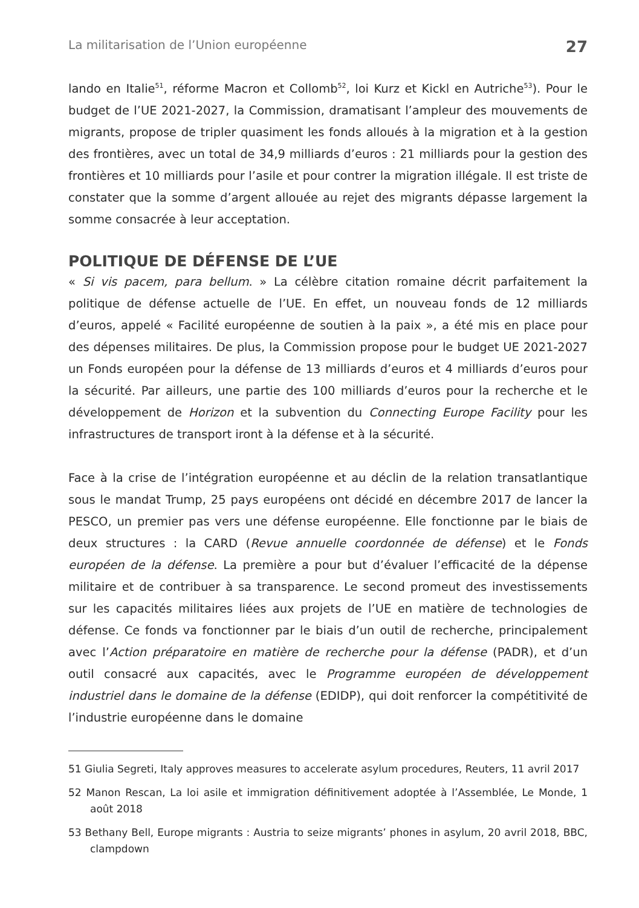La militarisation de l’Union européenne 27
lando en Italie<sup>51</sup>, réforme Macron et Collomb<sup>52</sup>, loi Kurz et Kickl en Autriche<sup>53</sup>). Pour le budget de l’UE 2021-2027, la Commission, dramatisant l’ampleur des mouvements de migrants, propose de tripler quasiment les fonds alloués à la migration et à la gestion des frontières, avec un total de 34,9 milliards d’euros : 21 milliards pour la gestion des frontières et 10 milliards pour l’asile et pour contrer la migration illégale. Il est triste de constater que la somme d’argent allouée au rejet des migrants dépasse largement la somme consacrée à leur acceptation.
POLITIQUE DE DÉFENSE DE L’UE
« Si vis pacem, para bellum. » La célèbre citation romaine décrit parfaitement la politique de défense actuelle de l’UE. En effet, un nouveau fonds de 12 milliards d’euros, appelé « Facilité européenne de soutien à la paix », a été mis en place pour des dépenses militaires. De plus, la Commission propose pour le budget UE 2021-2027 un Fonds européen pour la défense de 13 milliards d’euros et 4 milliards d’euros pour la sécurité. Par ailleurs, une partie des 100 milliards d’euros pour la recherche et le développement de Horizon et la subvention du Connecting Europe Facility pour les infrastructures de transport iront à la défense et à la sécurité.
Face à la crise de l’intégration européenne et au déclin de la relation transatlantique sous le mandat Trump, 25 pays européens ont décidé en décembre 2017 de lancer la PESCO, un premier pas vers une défense européenne. Elle fonctionne par le biais de deux structures : la CARD (Revue annuelle coordonnée de défense) et le Fonds européen de la défense. La première a pour but d’évaluer l’efficacité de la dépense militaire et de contribuer à sa transparence. Le second promeut des investissements sur les capacités militaires liées aux projets de l’UE en matière de technologies de défense. Ce fonds va fonctionner par le biais d’un outil de recherche, principalement avec l’Action préparatoire en matière de recherche pour la défense (PADR), et d’un outil consacré aux capacités, avec le Programme européen de développement industriel dans le domaine de la défense (EDIDP), qui doit renforcer la compétitivité de l’industrie européenne dans le domaine
51 Giulia Segreti, Italy approves measures to accelerate asylum procedures, Reuters, 11 avril 2017
52 Manon Rescan, La loi asile et immigration définitivement adoptée à l’Assemblée, Le Monde, 1 août 2018
53 Bethany Bell, Europe migrants : Austria to seize migrants’ phones in asylum, 20 avril 2018, BBC, clampdown